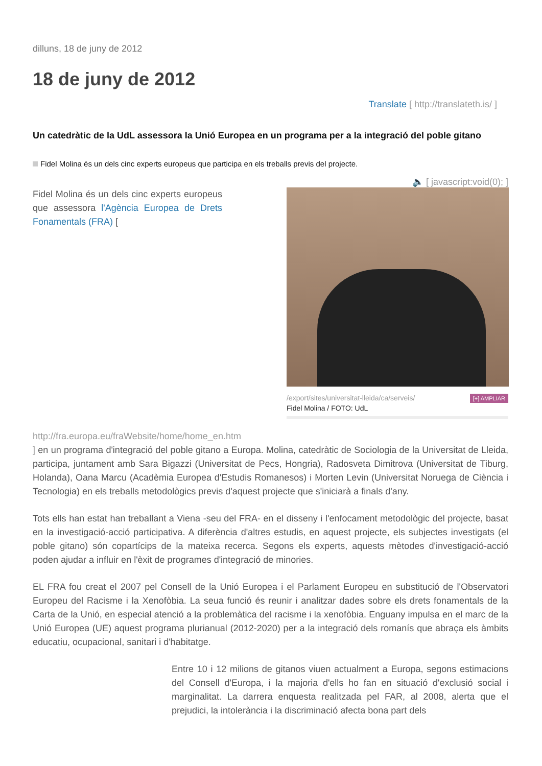dilluns, 18 de juny de 2012
18 de juny de 2012
Translate [ http://translateth.is/ ]
Un catedràtic de la UdL assessora la Unió Europea en un programa per a la integració del poble gitano
Fidel Molina és un dels cinc experts europeus que participa en els treballs previs del projecte.
🔈 [ javascript:void(0); ]
[+] AMPLIAR /export/sites/universitat-lleida/ca/serveis/
Fidel Molina / FOTO: UdL
Fidel Molina és un dels cinc experts europeus que assessora l'Agència Europea de Drets Fonamentals (FRA) [
http://fra.europa.eu/fraWebsite/home/home_en.htm
] en un programa d'integració del poble gitano a Europa. Molina, catedràtic de Sociologia de la Universitat de Lleida, participa, juntament amb Sara Bigazzi (Universitat de Pecs, Hongria), Radosveta Dimitrova (Universitat de Tiburg, Holanda), Oana Marcu (Acadèmia Europea d'Estudis Romanesos) i Morten Levin (Universitat Noruega de Ciència i Tecnologia) en els treballs metodològics previs d'aquest projecte que s'iniciarà a finals d'any.
Tots ells han estat han treballant a Viena -seu del FRA- en el disseny i l'enfocament metodològic del projecte, basat en la investigació-acció participativa. A diferència d'altres estudis, en aquest projecte, els subjectes investigats (el poble gitano) són copartícips de la mateixa recerca. Segons els experts, aquests mètodes d'investigació-acció poden ajudar a influir en l'èxit de programes d'integració de minories.
EL FRA fou creat el 2007 pel Consell de la Unió Europea i el Parlament Europeu en substitució de l'Observatori Europeu del Racisme i la Xenofòbia. La seua funció és reunir i analitzar dades sobre els drets fonamentals de la Carta de la Unió, en especial atenció a la problemàtica del racisme i la xenofòbia. Enguany impulsa en el marc de la Unió Europea (UE) aquest programa plurianual (2012-2020) per a la integració dels romanís que abraça els àmbits educatiu, ocupacional, sanitari i d'habitatge.
Entre 10 i 12 milions de gitanos viuen actualment a Europa, segons estimacions del Consell d'Europa, i la majoria d'ells ho fan en situació d'exclusió social i marginalitat. La darrera enquesta realitzada pel FAR, al 2008, alerta que el prejudici, la intolerància i la discriminació afecta bona part dels